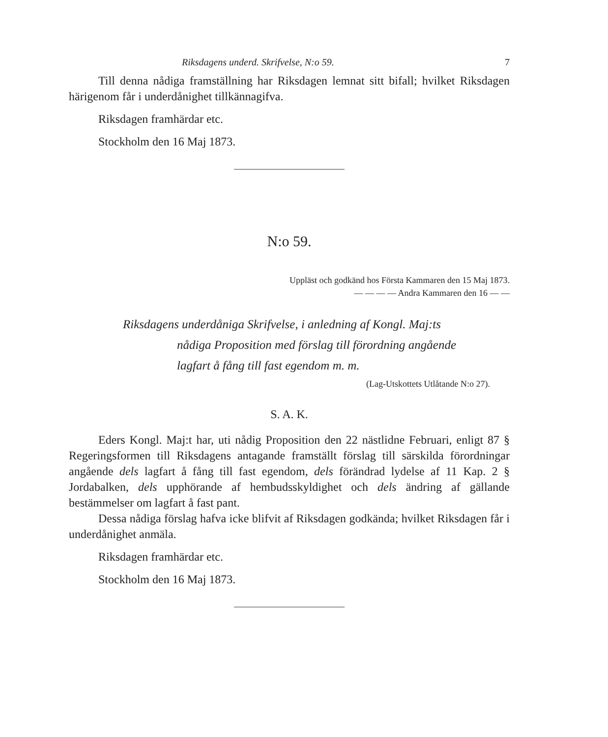Riksdagens underd. Skrifvelse, N:o 59. 7
Till denna nådiga framställning har Riksdagen lemnat sitt bifall; hvilket Riksdagen härigenom får i underdånighet tillkännagifva.
Riksdagen framhärdar etc.
Stockholm den 16 Maj 1873.
N:o 59.
Uppläst och godkänd hos Första Kammaren den 15 Maj 1873.
— — — — Andra Kammaren den 16 — —
Riksdagens underdåniga Skrifvelse, i anledning af Kongl. Maj:ts
nådiga Proposition med förslag till förordning angående
lagfart å fång till fast egendom m. m.
(Lag-Utskottets Utlåtande N:o 27).
S. A. K.
Eders Kongl. Maj:t har, uti nådig Proposition den 22 nästlidne Februari, enligt 87 § Regeringsformen till Riksdagens antagande framställt förslag till särskilda förordningar angående dels lagfart å fång till fast egendom, dels förändrad lydelse af 11 Kap. 2 § Jordabalken, dels upphörande af hembudsskyldighet och dels ändring af gällande bestämmelser om lagfart å fast pant.
Dessa nådiga förslag hafva icke blifvit af Riksdagen godkända; hvilket Riksdagen får i underdånighet anmäla.
Riksdagen framhärdar etc.
Stockholm den 16 Maj 1873.